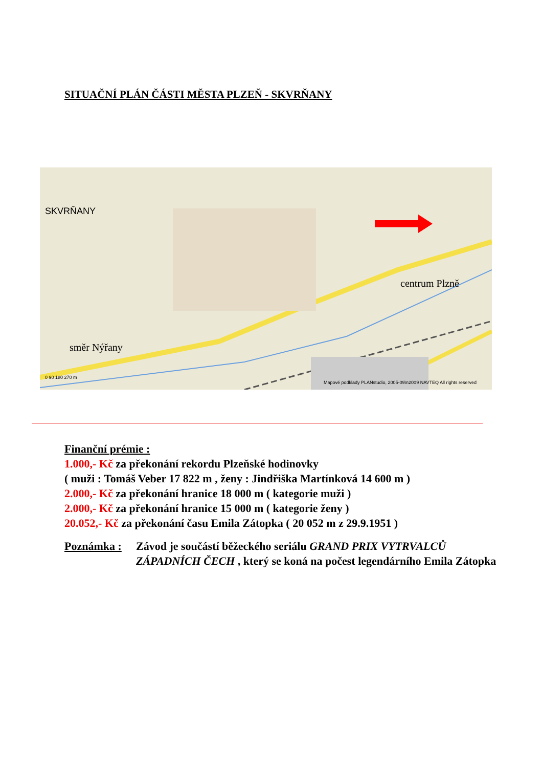SITUAČNÍ PLÁN ČÁSTI MĚSTA PLZEŇ - SKVRŇANY
SKVRŇANY
centrum Plzně
směr Nýřany
Mapové podklady PLANstudio, 2005-09\n2009 NAVTEQ All rights reserved
0 90 180 270 m
Finanční prémie :
1.000,- Kč za překonání rekordu Plzeňské hodinovky
( muži : Tomáš Veber 17 822 m , ženy : Jindřiška Martínková 14 600 m )
2.000,- Kč za překonání hranice 18 000 m ( kategorie muži )
2.000,- Kč za překonání hranice 15 000 m ( kategorie ženy )
20.052,- Kč za překonání času Emila Zátopka ( 20 052 m z 29.9.1951 )
Poznámka : Závod je součástí běžeckého seriálu GRAND PRIX VYTRVALCŮ ZÁPADNÍCH ČECH , který se koná na počest legendárního Emila Zátopka